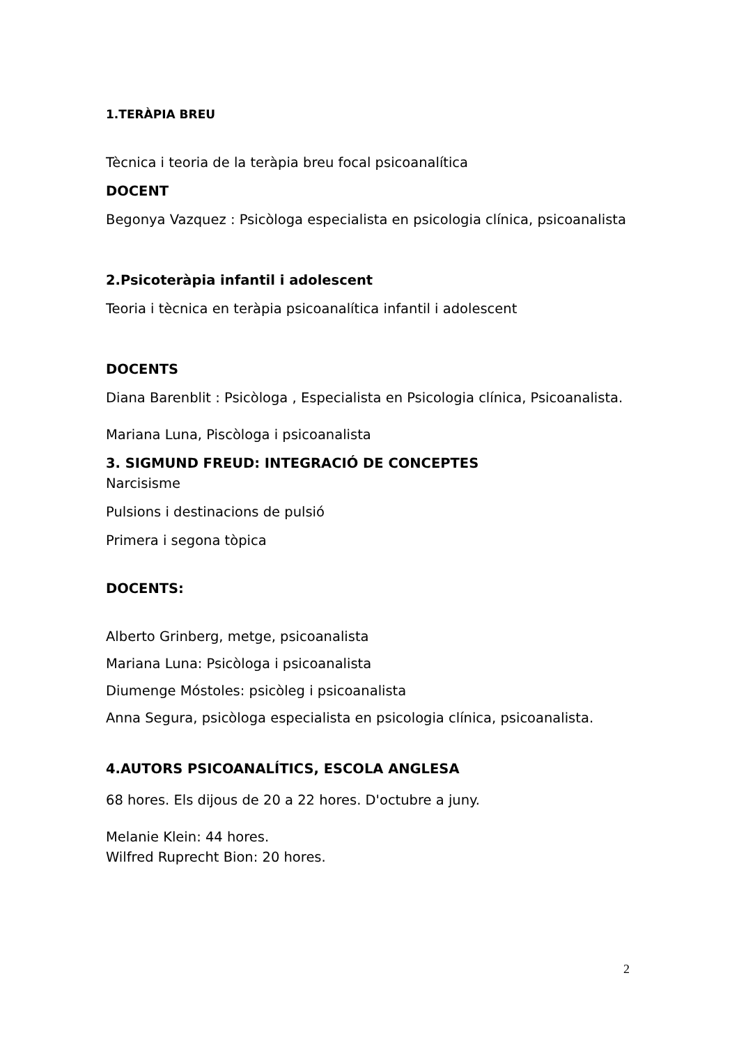1.TERÀPIA BREU
Tècnica i teoria de la teràpia breu focal psicoanalítica
DOCENT
Begonya Vazquez : Psicòloga especialista en psicologia clínica, psicoanalista
2.Psicoteràpia infantil i adolescent
Teoria i tècnica en teràpia psicoanalítica infantil i adolescent
DOCENTS
Diana Barenblit : Psicòloga , Especialista en Psicologia clínica, Psicoanalista.
Mariana Luna, Piscòloga i psicoanalista
3. SIGMUND FREUD: INTEGRACIÓ DE CONCEPTES
Narcisisme
Pulsions i destinacions de pulsió
Primera i segona tòpica
DOCENTS:
Alberto Grinberg, metge, psicoanalista
Mariana Luna: Psicòloga i psicoanalista
Diumenge Móstoles: psicòleg i psicoanalista
Anna Segura, psicòloga especialista en psicologia clínica, psicoanalista.
4.AUTORS PSICOANALÍTICS, ESCOLA ANGLESA
68 hores. Els dijous de 20 a 22 hores. D'octubre a juny.
Melanie Klein: 44 hores.
Wilfred Ruprecht Bion: 20 hores.
2